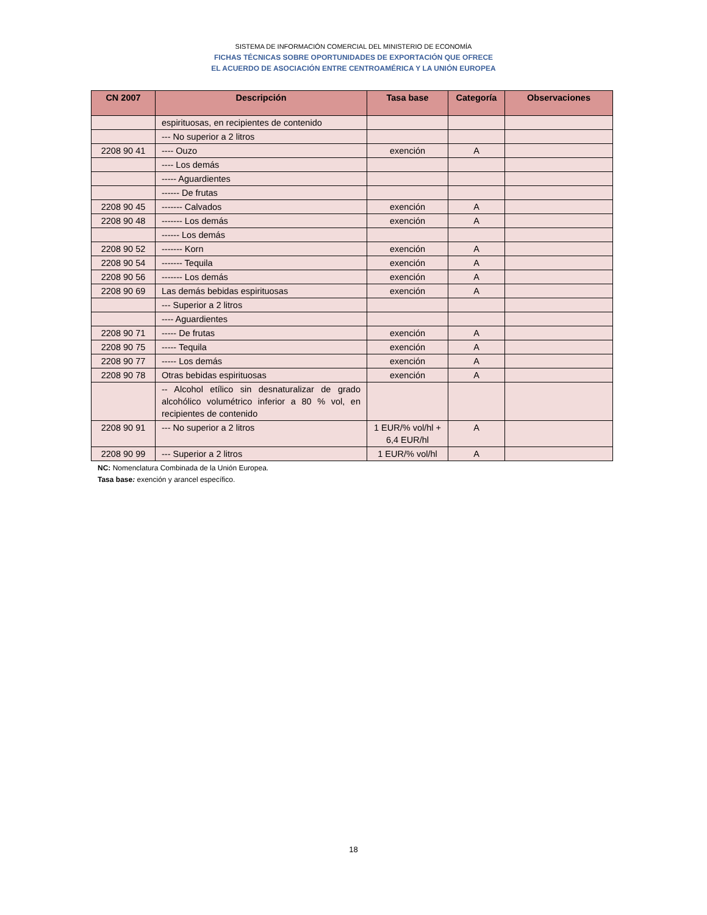SISTEMA DE INFORMACIÓN COMERCIAL DEL MINISTERIO DE ECONOMÍA
FICHAS TÉCNICAS SOBRE OPORTUNIDADES DE EXPORTACIÓN QUE OFRECE
EL ACUERDO DE ASOCIACIÓN ENTRE CENTROAMÉRICA Y LA UNIÓN EUROPEA
| CN 2007 | Descripción | Tasa base | Categoría | Observaciones |
| --- | --- | --- | --- | --- |
| | espirituosas, en recipientes de contenido | | | |
| | --- No superior a 2 litros | | | |
| 2208 90 41 | ---- Ouzo | exención | A | |
| | ---- Los demás | | | |
| | ----- Aguardientes | | | |
| | ------ De frutas | | | |
| 2208 90 45 | ------- Calvados | exención | A | |
| 2208 90 48 | ------- Los demás | exención | A | |
| | ------ Los demás | | | |
| 2208 90 52 | ------- Korn | exención | A | |
| 2208 90 54 | ------- Tequila | exención | A | |
| 2208 90 56 | ------- Los demás | exención | A | |
| 2208 90 69 | Las demás bebidas espirituosas | exención | A | |
| | --- Superior a 2 litros | | | |
| | ---- Aguardientes | | | |
| 2208 90 71 | ----- De frutas | exención | A | |
| 2208 90 75 | ----- Tequila | exención | A | |
| 2208 90 77 | ----- Los demás | exención | A | |
| 2208 90 78 | Otras bebidas espirituosas | exención | A | |
| | -- Alcohol etílico sin desnaturalizar de grado alcohólico volumétrico inferior a 80 % vol, en recipientes de contenido | | | |
| 2208 90 91 | --- No superior a 2 litros | 1 EUR/% vol/hl + 6,4 EUR/hl | A | |
| 2208 90 99 | --- Superior a 2 litros | 1 EUR/% vol/hl | A | |
NC: Nomenclatura Combinada de la Unión Europea.
Tasa base: exención y arancel específico.
18